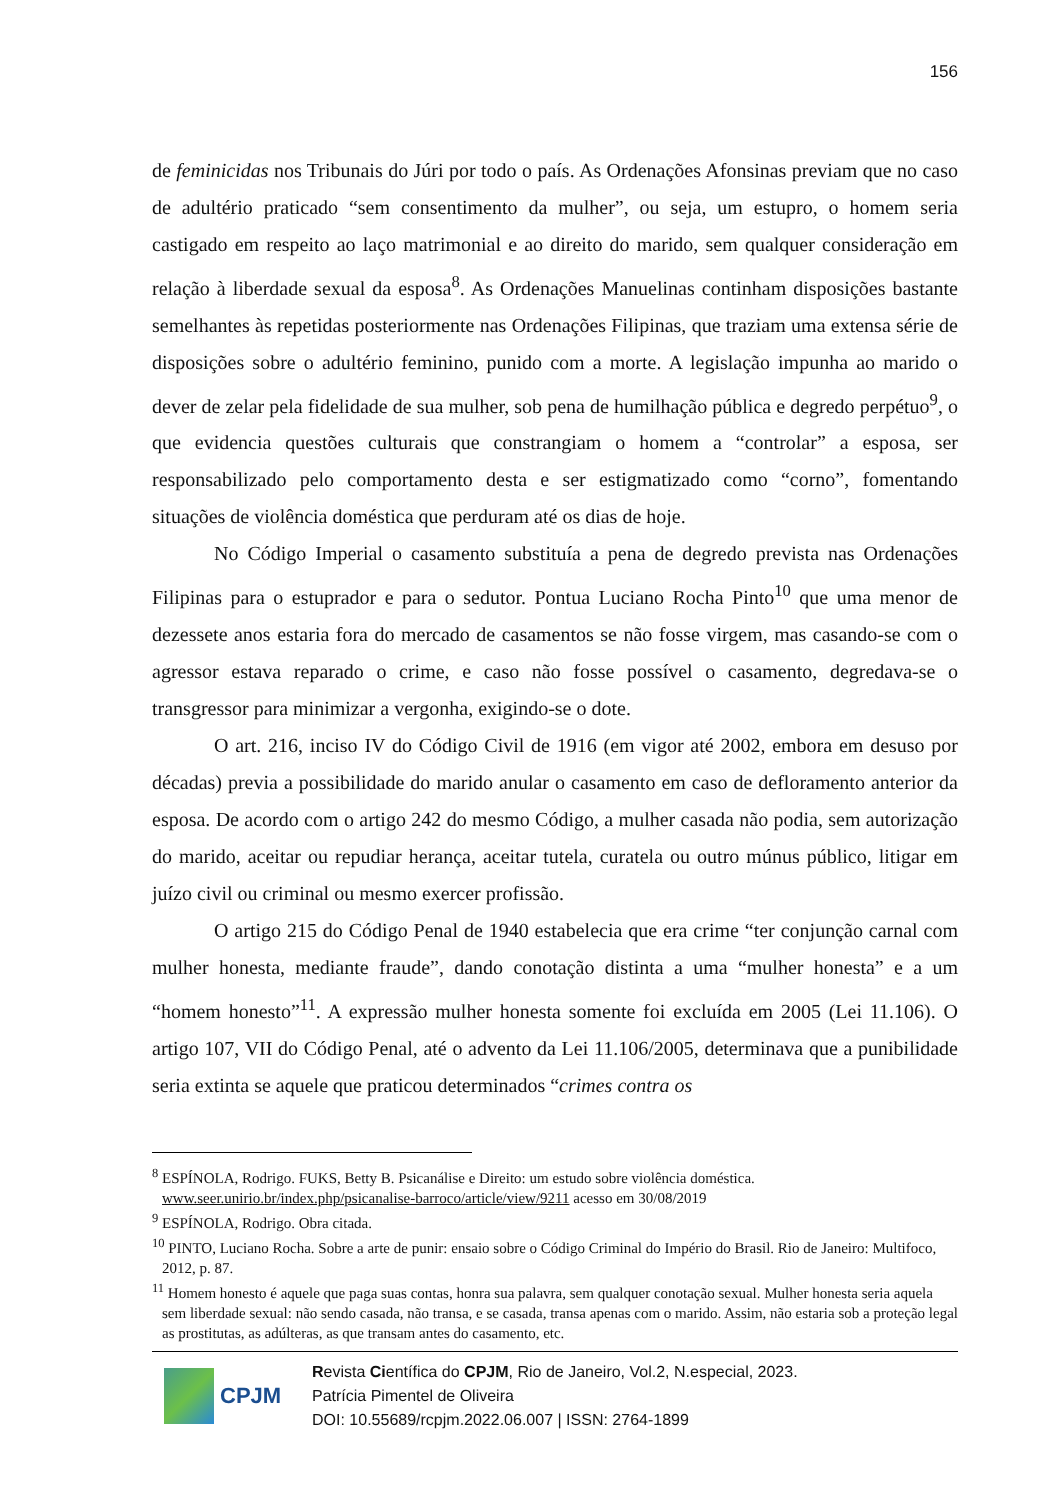156
de feminicidas nos Tribunais do Júri por todo o país. As Ordenações Afonsinas previam que no caso de adultério praticado “sem consentimento da mulher”, ou seja, um estupro, o homem seria castigado em respeito ao laço matrimonial e ao direito do marido, sem qualquer consideração em relação à liberdade sexual da esposa<sup>8</sup>. As Ordenações Manuelinas continham disposições bastante semelhantes às repetidas posteriormente nas Ordenações Filipinas, que traziam uma extensa série de disposições sobre o adultério feminino, punido com a morte. A legislação impunha ao marido o dever de zelar pela fidelidade de sua mulher, sob pena de humilhação pública e degredo perpétuo<sup>9</sup>, o que evidencia questões culturais que constrangiam o homem a “controlar” a esposa, ser responsabilizado pelo comportamento desta e ser estigmatizado como “corno”, fomentando situações de violência doméstica que perduram até os dias de hoje.
No Código Imperial o casamento substituía a pena de degredo prevista nas Ordenações Filipinas para o estuprador e para o sedutor. Pontua Luciano Rocha Pinto<sup>10</sup> que uma menor de dezessete anos estaria fora do mercado de casamentos se não fosse virgem, mas casando-se com o agressor estava reparado o crime, e caso não fosse possível o casamento, degredava-se o transgressor para minimizar a vergonha, exigindo-se o dote.
O art. 216, inciso IV do Código Civil de 1916 (em vigor até 2002, embora em desuso por décadas) previa a possibilidade do marido anular o casamento em caso de defloramento anterior da esposa. De acordo com o artigo 242 do mesmo Código, a mulher casada não podia, sem autorização do marido, aceitar ou repudiar herança, aceitar tutela, curatela ou outro múnus público, litigar em juízo civil ou criminal ou mesmo exercer profissão.
O artigo 215 do Código Penal de 1940 estabelecia que era crime “ter conjunção carnal com mulher honesta, mediante fraude”, dando conotação distinta a uma “mulher honesta” e a um “homem honesto”<sup>11</sup>. A expressão mulher honesta somente foi excluída em 2005 (Lei 11.106). O artigo 107, VII do Código Penal, até o advento da Lei 11.106/2005, determinava que a punibilidade seria extinta se aquele que praticou determinados “crimes contra os
<sup>8</sup> ESPÍNOLA, Rodrigo. FUKS, Betty B. Psicanálise e Direito: um estudo sobre violência doméstica. www.seer.unirio.br/index.php/psicanalise-barroco/article/view/9211 acesso em 30/08/2019
<sup>9</sup> ESPÍNOLA, Rodrigo. Obra citada.
<sup>10</sup> PINTO, Luciano Rocha. Sobre a arte de punir: ensaio sobre o Código Criminal do Império do Brasil. Rio de Janeiro: Multifoco, 2012, p. 87.
<sup>11</sup> Homem honesto é aquele que paga suas contas, honra sua palavra, sem qualquer conotação sexual. Mulher honesta seria aquela sem liberdade sexual: não sendo casada, não transa, e se casada, transa apenas com o marido. Assim, não estaria sob a proteção legal as prostitutas, as adúlteras, as que transam antes do casamento, etc.
CPJM
Revista Científica do CPJM, Rio de Janeiro, Vol.2, N.especial, 2023.
Patrícia Pimentel de Oliveira
DOI: 10.55689/rcpjm.2022.06.007 | ISSN: 2764-1899